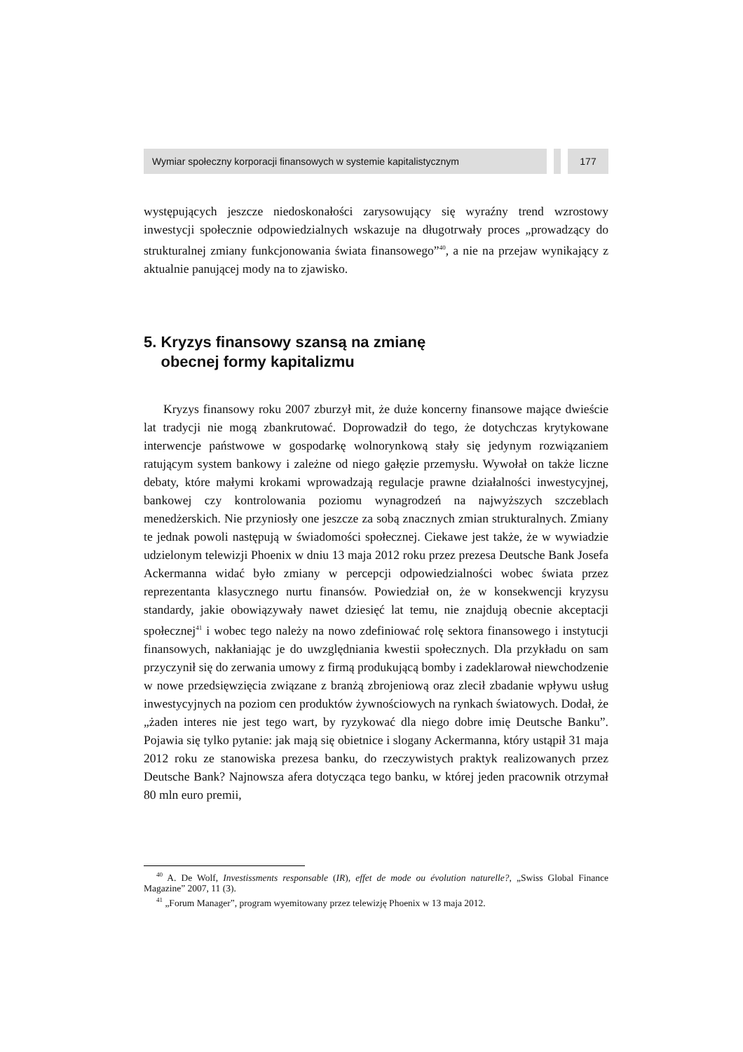Wymiar społeczny korporacji finansowych w systemie kapitalistycznym
177
występujących jeszcze niedoskonałości zarysowujący się wyraźny trend wzrostowy inwestycji społecznie odpowiedzialnych wskazuje na długotrwały proces „prowadzący do strukturalnej zmiany funkcjonowania świata finansowego”<sup>40</sup>, a nie na przejaw wynikający z aktualnie panującej mody na to zjawisko.
5. Kryzys finansowy szansą na zmianę
obecnej formy kapitalizmu
Kryzys finansowy roku 2007 zburzył mit, że duże koncerny finansowe mające dwieście lat tradycji nie mogą zbankrutować. Doprowadził do tego, że dotychczas krytykowane interwencje państwowe w gospodarkę wolnorynkową stały się jedynym rozwiązaniem ratującym system bankowy i zależne od niego gałęzie przemysłu. Wywołał on także liczne debaty, które małymi krokami wprowadzają regulacje prawne działalności inwestycyjnej, bankowej czy kontrolowania poziomu wynagrodzeń na najwyższych szczeblach menedżerskich. Nie przyniosły one jeszcze za sobą znacznych zmian strukturalnych. Zmiany te jednak powoli następują w świadomości społecznej. Ciekawe jest także, że w wywiadzie udzielonym telewizji Phoenix w dniu 13 maja 2012 roku przez prezesa Deutsche Bank Josefa Ackermanna widać było zmiany w percepcji odpowiedzialności wobec świata przez reprezentanta klasycznego nurtu finansów. Powiedział on, że w konsekwencji kryzysu standardy, jakie obowiązywały nawet dziesięć lat temu, nie znajdują obecnie akceptacji społecznej<sup>41</sup> i wobec tego należy na nowo zdefiniować rolę sektora finansowego i instytucji finansowych, nakłaniając je do uwzględniania kwestii społecznych. Dla przykładu on sam przyczynił się do zerwania umowy z firmą produkującą bomby i zadeklarował niewchodzenie w nowe przedsięwzięcia związane z branżą zbrojeniową oraz zlecił zbadanie wpływu usług inwestycyjnych na poziom cen produktów żywnościowych na rynkach światowych. Dodał, że „żaden interes nie jest tego wart, by ryzykować dla niego dobre imię Deutsche Banku”. Pojawia się tylko pytanie: jak mają się obietnice i slogany Ackermanna, który ustąpił 31 maja 2012 roku ze stanowiska prezesa banku, do rzeczywistych praktyk realizowanych przez Deutsche Bank? Najnowsza afera dotycząca tego banku, w której jeden pracownik otrzymał 80 mln euro premii,
<sup>40</sup> A. De Wolf, Investissments responsable (IR), effet de mode ou évolution naturelle?, „Swiss Global Finance Magazine” 2007, 11 (3).
<sup>41</sup> „Forum Manager”, program wyemitowany przez telewizję Phoenix w 13 maja 2012.